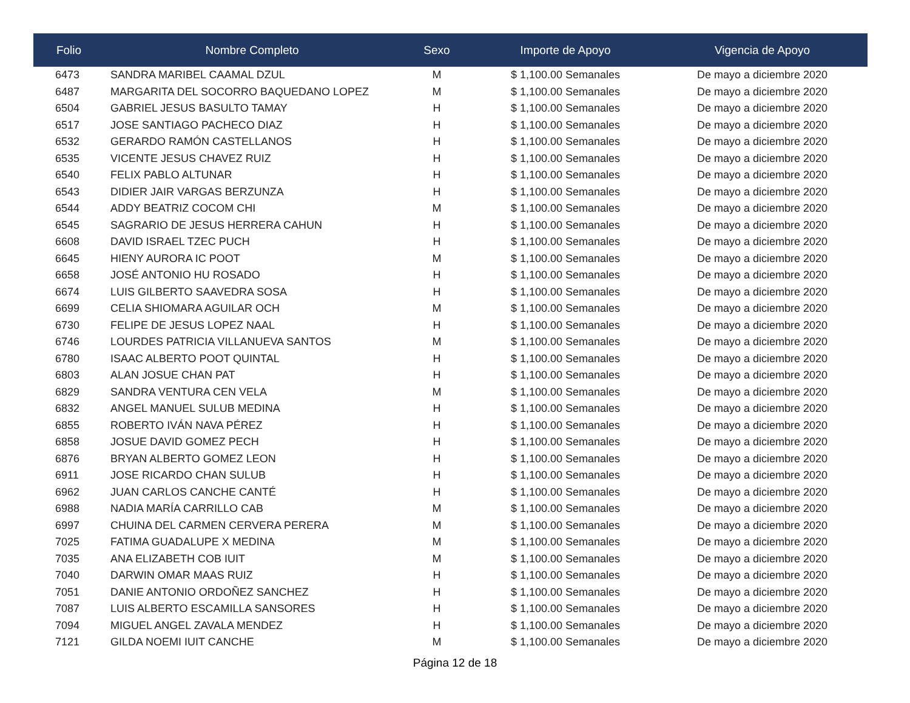| Folio | Nombre Completo | Sexo | Importe de Apoyo | Vigencia de Apoyo |
| --- | --- | --- | --- | --- |
| 6473 | SANDRA MARIBEL CAAMAL DZUL | M | $ 1,100.00 Semanales | De mayo a diciembre 2020 |
| 6487 | MARGARITA DEL SOCORRO BAQUEDANO LOPEZ | M | $ 1,100.00 Semanales | De mayo a diciembre 2020 |
| 6504 | GABRIEL JESUS BASULTO TAMAY | H | $ 1,100.00 Semanales | De mayo a diciembre 2020 |
| 6517 | JOSE SANTIAGO PACHECO DIAZ | H | $ 1,100.00 Semanales | De mayo a diciembre 2020 |
| 6532 | GERARDO RAMÓN CASTELLANOS | H | $ 1,100.00 Semanales | De mayo a diciembre 2020 |
| 6535 | VICENTE JESUS CHAVEZ RUIZ | H | $ 1,100.00 Semanales | De mayo a diciembre 2020 |
| 6540 | FELIX PABLO ALTUNAR | H | $ 1,100.00 Semanales | De mayo a diciembre 2020 |
| 6543 | DIDIER JAIR VARGAS BERZUNZA | H | $ 1,100.00 Semanales | De mayo a diciembre 2020 |
| 6544 | ADDY BEATRIZ COCOM CHI | M | $ 1,100.00 Semanales | De mayo a diciembre 2020 |
| 6545 | SAGRARIO DE JESUS HERRERA CAHUN | H | $ 1,100.00 Semanales | De mayo a diciembre 2020 |
| 6608 | DAVID ISRAEL TZEC PUCH | H | $ 1,100.00 Semanales | De mayo a diciembre 2020 |
| 6645 | HIENY AURORA IC POOT | M | $ 1,100.00 Semanales | De mayo a diciembre 2020 |
| 6658 | JOSÉ ANTONIO HU ROSADO | H | $ 1,100.00 Semanales | De mayo a diciembre 2020 |
| 6674 | LUIS GILBERTO SAAVEDRA SOSA | H | $ 1,100.00 Semanales | De mayo a diciembre 2020 |
| 6699 | CELIA SHIOMARA AGUILAR OCH | M | $ 1,100.00 Semanales | De mayo a diciembre 2020 |
| 6730 | FELIPE DE JESUS LOPEZ NAAL | H | $ 1,100.00 Semanales | De mayo a diciembre 2020 |
| 6746 | LOURDES PATRICIA VILLANUEVA SANTOS | M | $ 1,100.00 Semanales | De mayo a diciembre 2020 |
| 6780 | ISAAC ALBERTO POOT QUINTAL | H | $ 1,100.00 Semanales | De mayo a diciembre 2020 |
| 6803 | ALAN JOSUE CHAN PAT | H | $ 1,100.00 Semanales | De mayo a diciembre 2020 |
| 6829 | SANDRA VENTURA CEN VELA | M | $ 1,100.00 Semanales | De mayo a diciembre 2020 |
| 6832 | ANGEL MANUEL SULUB MEDINA | H | $ 1,100.00 Semanales | De mayo a diciembre 2020 |
| 6855 | ROBERTO IVÁN NAVA PÉREZ | H | $ 1,100.00 Semanales | De mayo a diciembre 2020 |
| 6858 | JOSUE DAVID GOMEZ PECH | H | $ 1,100.00 Semanales | De mayo a diciembre 2020 |
| 6876 | BRYAN ALBERTO GOMEZ LEON | H | $ 1,100.00 Semanales | De mayo a diciembre 2020 |
| 6911 | JOSE RICARDO CHAN SULUB | H | $ 1,100.00 Semanales | De mayo a diciembre 2020 |
| 6962 | JUAN CARLOS CANCHE CANTÉ | H | $ 1,100.00 Semanales | De mayo a diciembre 2020 |
| 6988 | NADIA MARÍA CARRILLO CAB | M | $ 1,100.00 Semanales | De mayo a diciembre 2020 |
| 6997 | CHUINA DEL CARMEN CERVERA PERERA | M | $ 1,100.00 Semanales | De mayo a diciembre 2020 |
| 7025 | FATIMA GUADALUPE X MEDINA | M | $ 1,100.00 Semanales | De mayo a diciembre 2020 |
| 7035 | ANA ELIZABETH COB IUIT | M | $ 1,100.00 Semanales | De mayo a diciembre 2020 |
| 7040 | DARWIN OMAR MAAS RUIZ | H | $ 1,100.00 Semanales | De mayo a diciembre 2020 |
| 7051 | DANIE ANTONIO ORDOÑEZ SANCHEZ | H | $ 1,100.00 Semanales | De mayo a diciembre 2020 |
| 7087 | LUIS ALBERTO ESCAMILLA SANSORES | H | $ 1,100.00 Semanales | De mayo a diciembre 2020 |
| 7094 | MIGUEL ANGEL ZAVALA MENDEZ | H | $ 1,100.00 Semanales | De mayo a diciembre 2020 |
| 7121 | GILDA NOEMI IUIT CANCHE | M | $ 1,100.00 Semanales | De mayo a diciembre 2020 |
Página 12 de 18